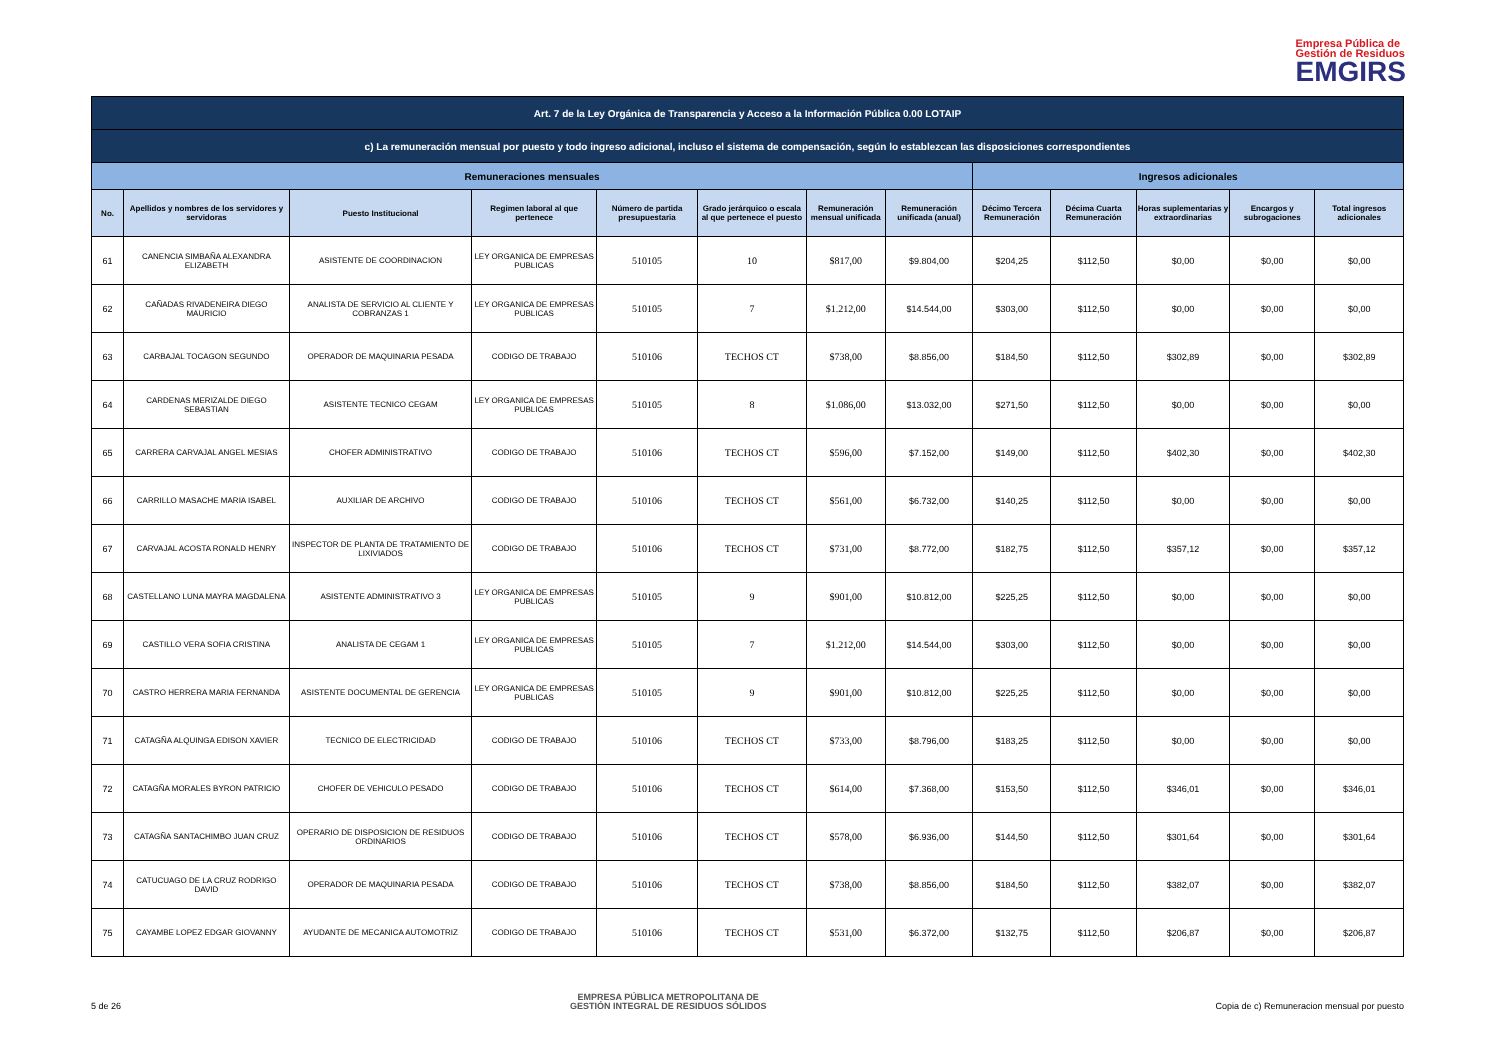Empresa Pública de
Gestión de Residuos
EMGIRS
| Art. 7 de la Ley Orgánica de Transparencia y Acceso a la Información Pública 0.00 LOTAIP | | | | | | | | | | | | |
| c) La remuneración mensual por puesto y todo ingreso adicional, incluso el sistema de compensación, según lo establezcan las disposiciones correspondientes | | | | | | | | | | | | |
| Remuneraciones mensuales | | | | | | | | Ingresos adicionales | | | | |
| No. | Apellidos y nombres de los servidores y servidoras | Puesto Institucional | Regimen laboral al que pertenece | Número de partida presupuestaria | Grado jerárquico o escala al que pertenece el puesto | Remuneración mensual unificada | Remuneración unificada (anual) | Décimo Tercera Remuneración | Décima Cuarta Remuneración | Horas suplementarias y extraordinarias | Encargos y subrogaciones | Total ingresos adicionales |
| 61 | CANENCIA SIMBAÑA ALEXANDRA ELIZABETH | ASISTENTE DE COORDINACION | LEY ORGANICA DE EMPRESAS PUBLICAS | 510105 | 10 | $817,00 | $9.804,00 | $204,25 | $112,50 | $0,00 | $0,00 | $0,00 |
| 62 | CAÑADAS RIVADENEIRA DIEGO MAURICIO | ANALISTA DE SERVICIO AL CLIENTE Y COBRANZAS 1 | LEY ORGANICA DE EMPRESAS PUBLICAS | 510105 | 7 | $1.212,00 | $14.544,00 | $303,00 | $112,50 | $0,00 | $0,00 | $0,00 |
| 63 | CARBAJAL TOCAGON SEGUNDO | OPERADOR DE MAQUINARIA PESADA | CODIGO DE TRABAJO | 510106 | TECHOS CT | $738,00 | $8.856,00 | $184,50 | $112,50 | $302,89 | $0,00 | $302,89 |
| 64 | CARDENAS MERIZALDE DIEGO SEBASTIAN | ASISTENTE TECNICO CEGAM | LEY ORGANICA DE EMPRESAS PUBLICAS | 510105 | 8 | $1.086,00 | $13.032,00 | $271,50 | $112,50 | $0,00 | $0,00 | $0,00 |
| 65 | CARRERA CARVAJAL ANGEL MESIAS | CHOFER ADMINISTRATIVO | CODIGO DE TRABAJO | 510106 | TECHOS CT | $596,00 | $7.152,00 | $149,00 | $112,50 | $402,30 | $0,00 | $402,30 |
| 66 | CARRILLO MASACHE MARIA ISABEL | AUXILIAR DE ARCHIVO | CODIGO DE TRABAJO | 510106 | TECHOS CT | $561,00 | $6.732,00 | $140,25 | $112,50 | $0,00 | $0,00 | $0,00 |
| 67 | CARVAJAL ACOSTA RONALD HENRY | INSPECTOR DE PLANTA DE TRATAMIENTO DE LIXIVIADOS | CODIGO DE TRABAJO | 510106 | TECHOS CT | $731,00 | $8.772,00 | $182,75 | $112,50 | $357,12 | $0,00 | $357,12 |
| 68 | CASTELLANO LUNA MAYRA MAGDALENA | ASISTENTE ADMINISTRATIVO 3 | LEY ORGANICA DE EMPRESAS PUBLICAS | 510105 | 9 | $901,00 | $10.812,00 | $225,25 | $112,50 | $0,00 | $0,00 | $0,00 |
| 69 | CASTILLO VERA SOFIA CRISTINA | ANALISTA DE CEGAM 1 | LEY ORGANICA DE EMPRESAS PUBLICAS | 510105 | 7 | $1.212,00 | $14.544,00 | $303,00 | $112,50 | $0,00 | $0,00 | $0,00 |
| 70 | CASTRO HERRERA MARIA FERNANDA | ASISTENTE DOCUMENTAL DE GERENCIA | LEY ORGANICA DE EMPRESAS PUBLICAS | 510105 | 9 | $901,00 | $10.812,00 | $225,25 | $112,50 | $0,00 | $0,00 | $0,00 |
| 71 | CATAGÑA ALQUINGA EDISON XAVIER | TECNICO DE ELECTRICIDAD | CODIGO DE TRABAJO | 510106 | TECHOS CT | $733,00 | $8.796,00 | $183,25 | $112,50 | $0,00 | $0,00 | $0,00 |
| 72 | CATAGÑA MORALES BYRON PATRICIO | CHOFER DE VEHICULO PESADO | CODIGO DE TRABAJO | 510106 | TECHOS CT | $614,00 | $7.368,00 | $153,50 | $112,50 | $346,01 | $0,00 | $346,01 |
| 73 | CATAGÑA SANTACHIMBO JUAN CRUZ | OPERARIO DE DISPOSICION DE RESIDUOS ORDINARIOS | CODIGO DE TRABAJO | 510106 | TECHOS CT | $578,00 | $6.936,00 | $144,50 | $112,50 | $301,64 | $0,00 | $301,64 |
| 74 | CATUCUAGO DE LA CRUZ RODRIGO DAVID | OPERADOR DE MAQUINARIA PESADA | CODIGO DE TRABAJO | 510106 | TECHOS CT | $738,00 | $8.856,00 | $184,50 | $112,50 | $382,07 | $0,00 | $382,07 |
| 75 | CAYAMBE LOPEZ EDGAR GIOVANNY | AYUDANTE DE MECANICA AUTOMOTRIZ | CODIGO DE TRABAJO | 510106 | TECHOS CT | $531,00 | $6.372,00 | $132,75 | $112,50 | $206,87 | $0,00 | $206,87 |
5 de 26 EMPRESA PÚBLICA METROPOLITANA DE
GESTIÓN INTEGRAL DE RESIDUOS SÓLIDOS Copia de c) Remuneracion mensual por puesto